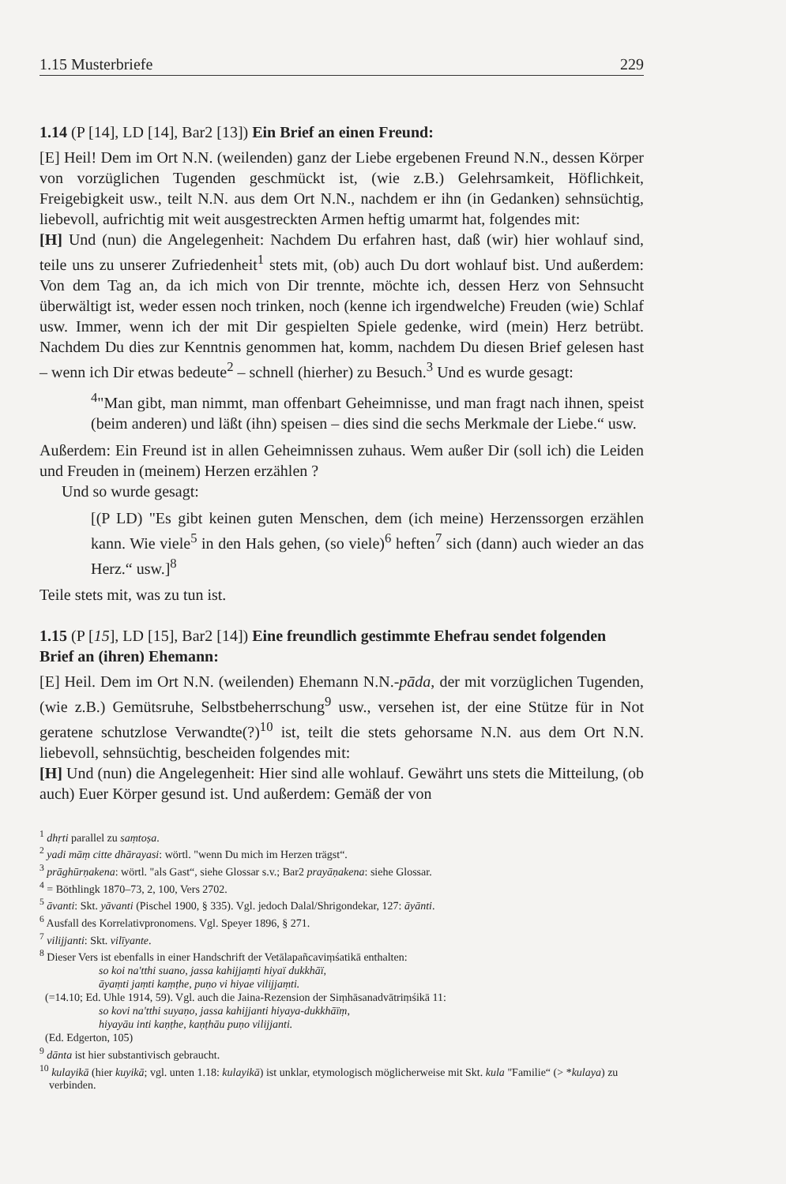1.15 Musterbriefe 229
1.14 (P [14], LD [14], Bar2 [13]) Ein Brief an einen Freund:
[E] Heil! Dem im Ort N.N. (weilenden) ganz der Liebe ergebenen Freund N.N., dessen Körper von vorzüglichen Tugenden geschmückt ist, (wie z.B.) Gelehrsamkeit, Höflichkeit, Freigebigkeit usw., teilt N.N. aus dem Ort N.N., nachdem er ihn (in Gedanken) sehnsüchtig, liebevoll, aufrichtig mit weit ausgestreckten Armen heftig umarmt hat, folgendes mit:
[H] Und (nun) die Angelegenheit: Nachdem Du erfahren hast, daß (wir) hier wohlauf sind, teile uns zu unserer Zufriedenheit<sup>1</sup> stets mit, (ob) auch Du dort wohlauf bist. Und außerdem: Von dem Tag an, da ich mich von Dir trennte, möchte ich, dessen Herz von Sehnsucht überwältigt ist, weder essen noch trinken, noch (kenne ich irgendwelche) Freuden (wie) Schlaf usw. Immer, wenn ich der mit Dir gespielten Spiele gedenke, wird (mein) Herz betrübt. Nachdem Du dies zur Kenntnis genommen hat, komm, nachdem Du diesen Brief gelesen hast – wenn ich Dir etwas bedeute<sup>2</sup> – schnell (hierher) zu Besuch.<sup>3</sup> Und es wurde gesagt:
<sup>4</sup> "Man gibt, man nimmt, man offenbart Geheimnisse, und man fragt nach ihnen, speist (beim anderen) und läßt (ihn) speisen – dies sind die sechs Merkmale der Liebe.“ usw.
Außerdem: Ein Freund ist in allen Geheimnissen zuhaus. Wem außer Dir (soll ich) die Leiden und Freuden in (meinem) Herzen erzählen ?
Und so wurde gesagt:
[(P LD) "Es gibt keinen guten Menschen, dem (ich meine) Herzenssorgen erzählen kann. Wie viele<sup>5</sup> in den Hals gehen, (so viele)<sup>6</sup> heften<sup>7</sup> sich (dann) auch wieder an das Herz.“ usw.]<sup>8</sup>
Teile stets mit, was zu tun ist.
1.15 (P [15], LD [15], Bar2 [14]) Eine freundlich gestimmte Ehefrau sendet folgenden Brief an (ihren) Ehemann:
[E] Heil. Dem im Ort N.N. (weilenden) Ehemann N.N.-pāda, der mit vorzüglichen Tugenden, (wie z.B.) Gemütsruhe, Selbstbeherrschung<sup>9</sup> usw., versehen ist, der eine Stütze für in Not geratene schutzlose Verwandte(?)<sup>10</sup> ist, teilt die stets gehorsame N.N. aus dem Ort N.N. liebevoll, sehnsüchtig, bescheiden folgendes mit:
[H] Und (nun) die Angelegenheit: Hier sind alle wohlauf. Gewährt uns stets die Mitteilung, (ob auch) Euer Körper gesund ist. Und außerdem: Gemäß der von
<sup>1</sup> dhṛti parallel zu saṃtoṣa.
<sup>2</sup> yadi māṃ citte dhārayasi: wörtl. "wenn Du mich im Herzen trägst“.
<sup>3</sup> prāghūrṇakena: wörtl. "als Gast“, siehe Glossar s.v.; Bar2 prayāṇakena: siehe Glossar.
<sup>4</sup> = Böthlingk 1870–73, 2, 100, Vers 2702.
<sup>5</sup> āvanti: Skt. yāvanti (Pischel 1900, § 335). Vgl. jedoch Dalal/Shrigondekar, 127: āyānti.
<sup>6</sup> Ausfall des Korrelativpronomens. Vgl. Speyer 1896, § 271.
<sup>7</sup> vilijjanti: Skt. vilīyante.
<sup>8</sup> Dieser Vers ist ebenfalls in einer Handschrift der Vetālapañcaviṃśatikā enthalten:
so koi na'tthi suano, jassa kahijjaṃti hiyaï dukkhāï,
āyaṃti jaṃti kaṃṭhe, puṇo vi hiyae vilijjaṃti.
(=14.10; Ed. Uhle 1914, 59). Vgl. auch die Jaina-Rezension der Siṃhāsanadvātriṃśikā 11:
so kovi na'tthi suyaṇo, jassa kahijjanti hiyaya-dukkhāïṃ,
hiyayāu inti kaṇṭhe, kaṇṭhāu puṇo vilijjanti.
(Ed. Edgerton, 105)
<sup>9</sup> dānta ist hier substantivisch gebraucht.
<sup>10</sup> kulayikā (hier kuyikā; vgl. unten 1.18: kulayikā) ist unklar, etymologisch möglicherweise mit Skt. kula "Familie“ (> *kulaya) zu verbinden.